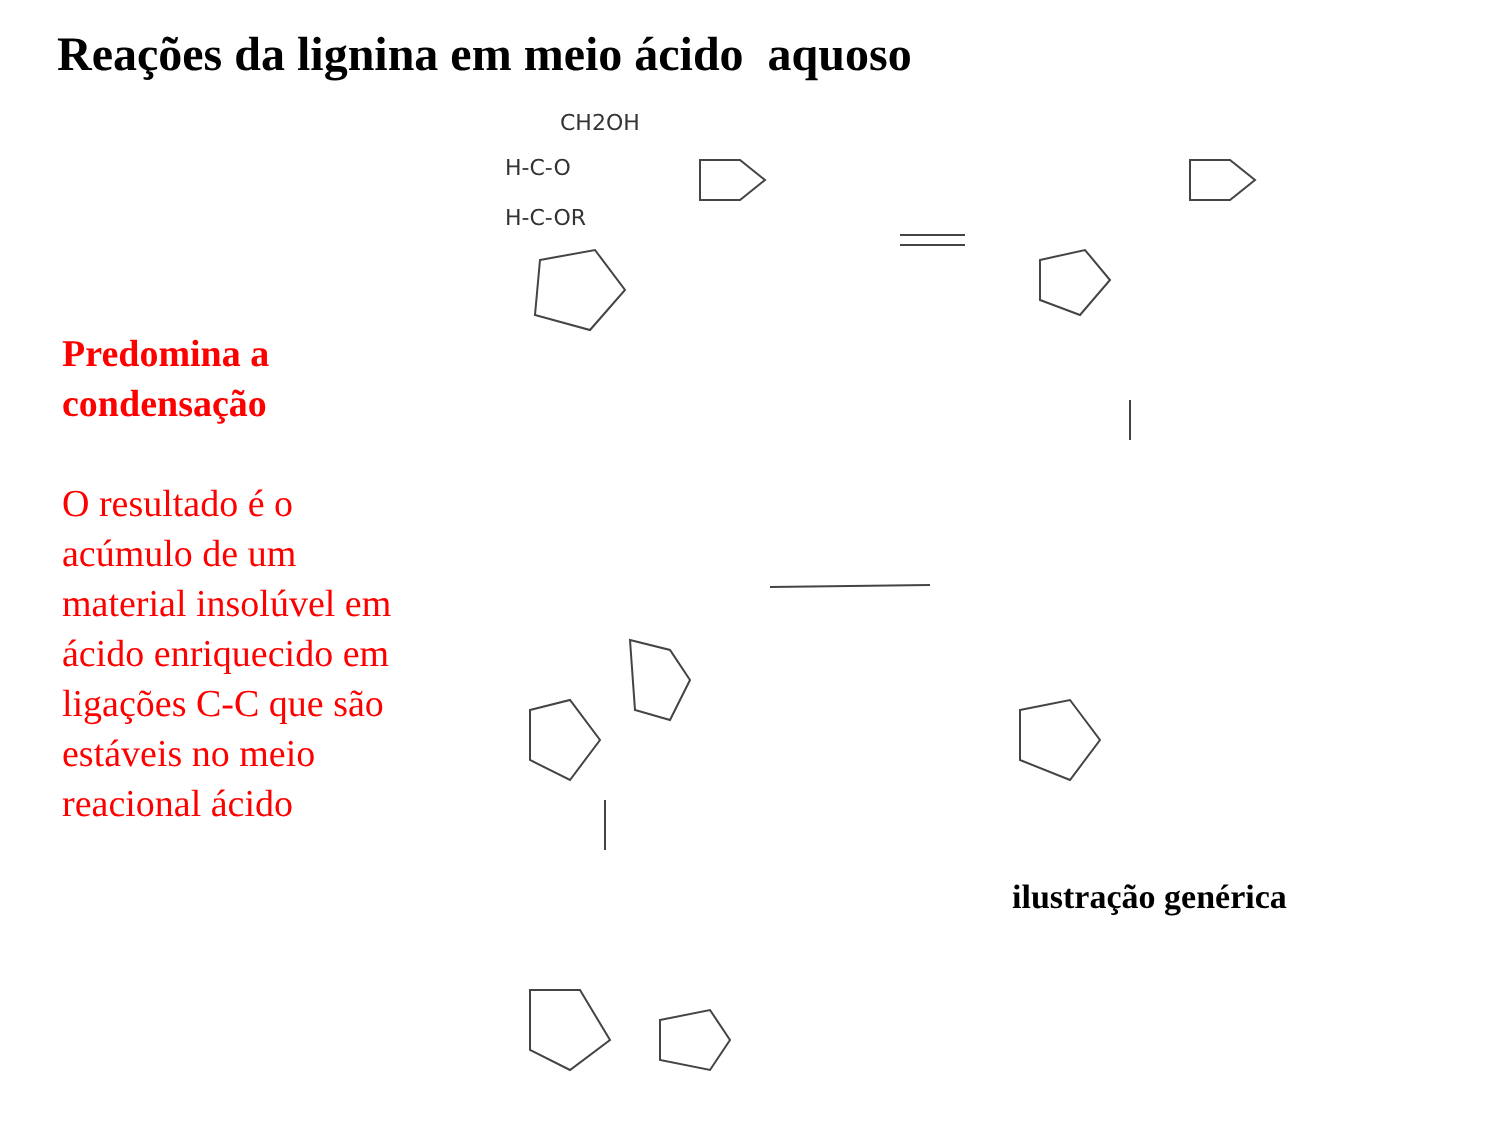Reações da lignina em meio ácido aquoso
Predomina a condensação
O resultado é o acúmulo de um material insolúvel em ácido enriquecido em ligações C-C que são estáveis no meio reacional ácido
CH2OH
H-C-OR
H-C-O
ilustração genérica